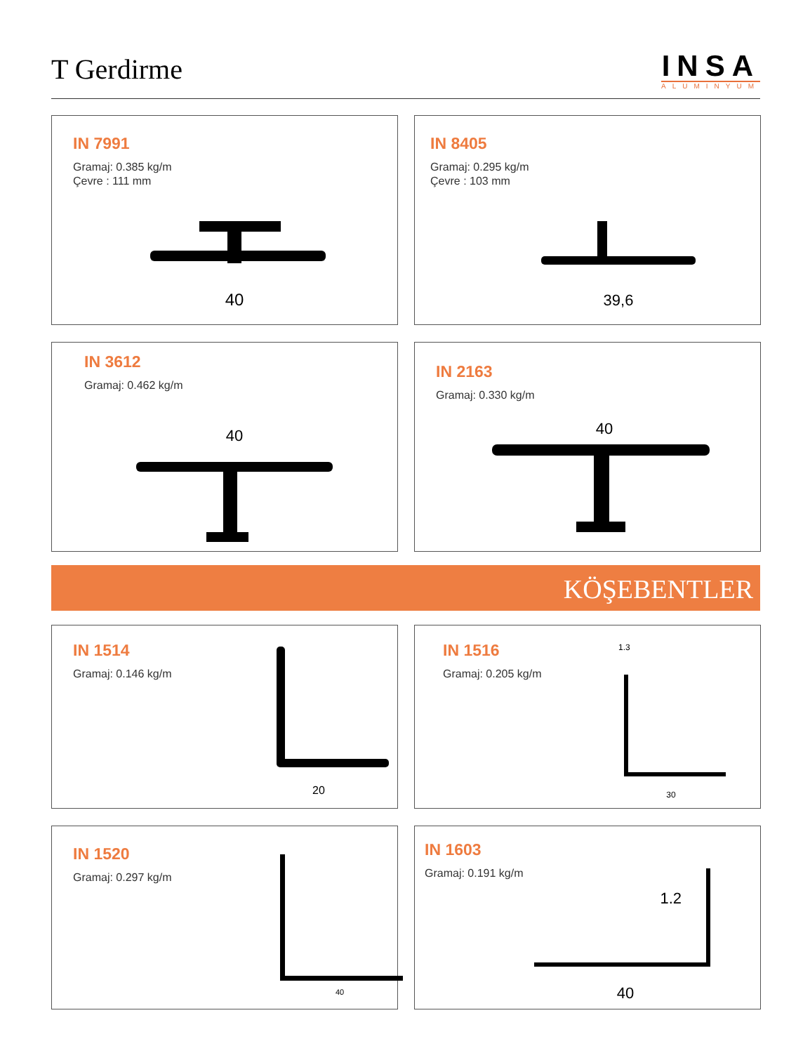T Gerdirme
INSA
ALUMINYUM
IN 7991
Gramaj: 0.385 kg/m
Çevre : 111 mm
40
IN 8405
Gramaj: 0.295 kg/m
Çevre : 103 mm
39,6
IN 3612
Gramaj: 0.462 kg/m
40
IN 2163
Gramaj: 0.330 kg/m
40
KÖŞEBENTLER
IN 1514
Gramaj: 0.146 kg/m
20
IN 1516
Gramaj: 0.205 kg/m
1.3
30
IN 1520
Gramaj: 0.297 kg/m
40
IN 1603
Gramaj: 0.191 kg/m
1.2
40